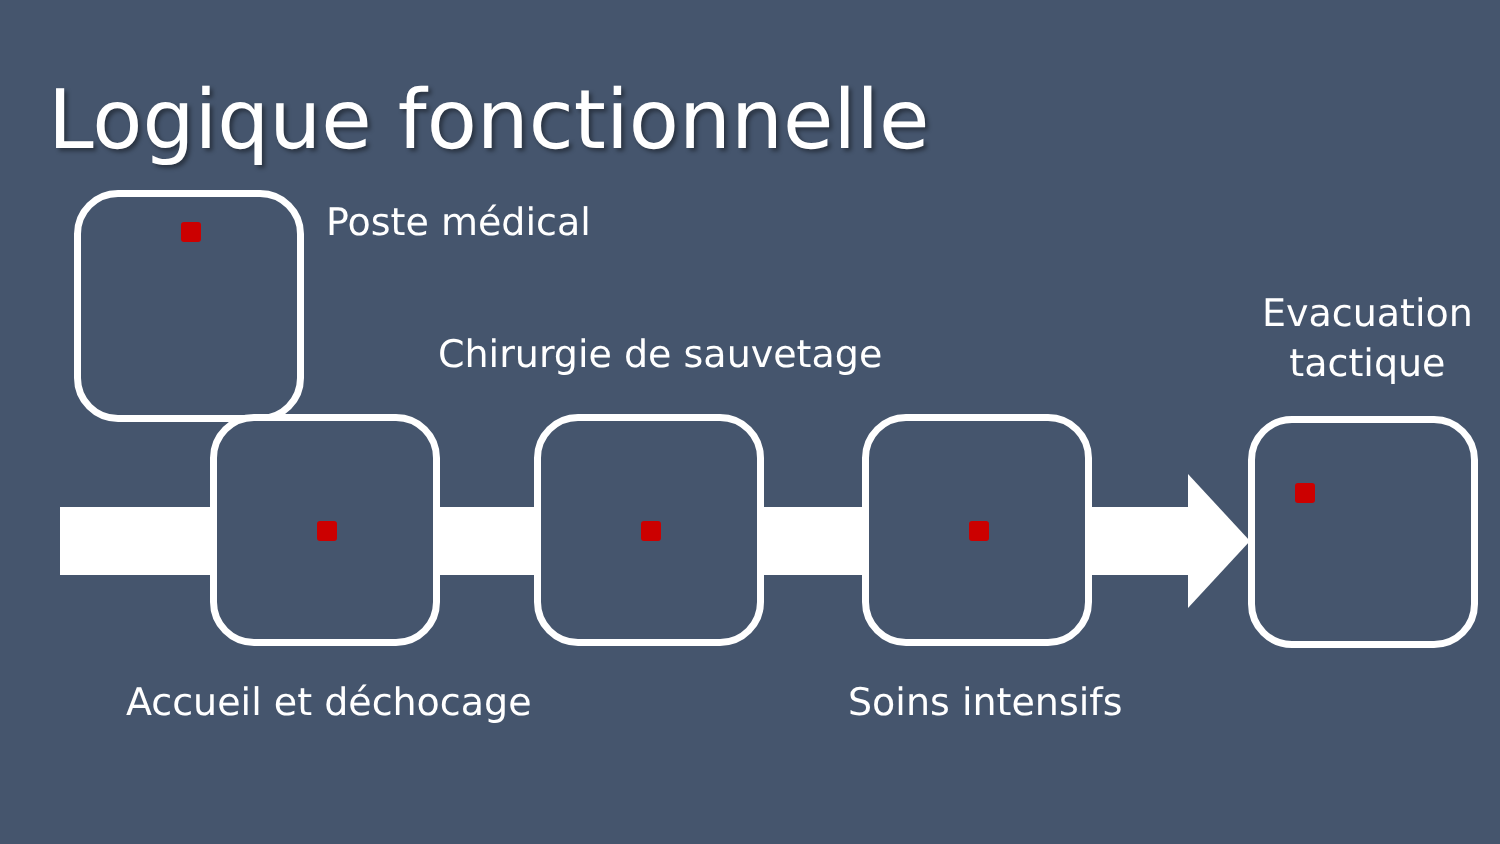Logique fonctionnelle
Poste médical
Chirurgie de sauvetage
Evacuation
tactique
Accueil et déchocage Soins intensifs